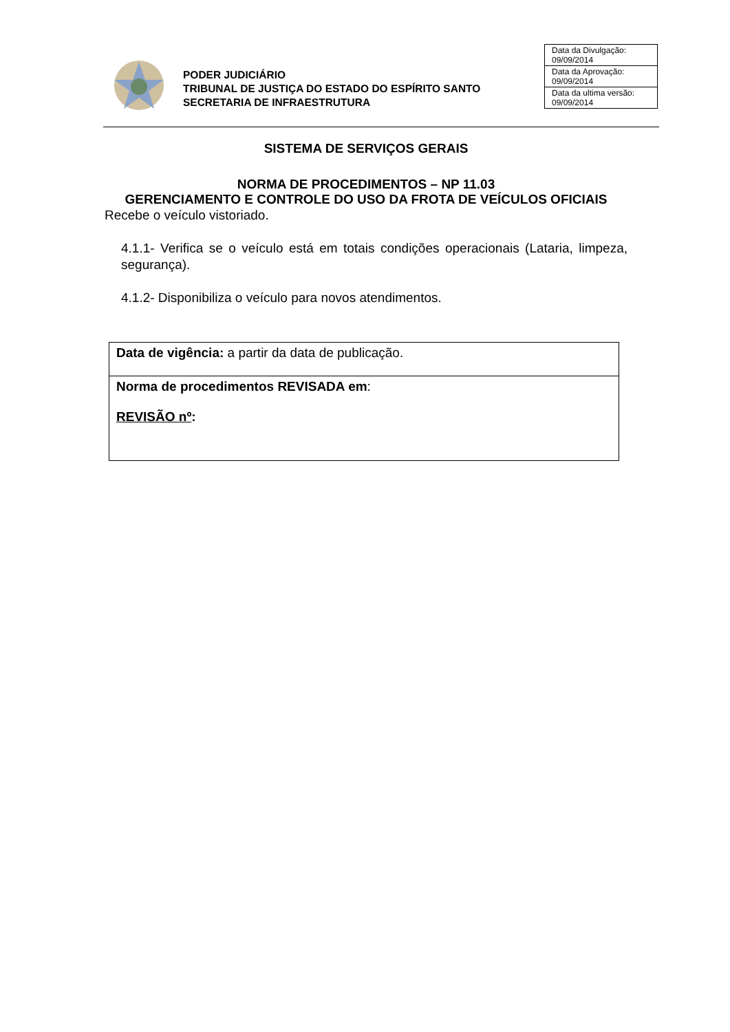PODER JUDICIÁRIO
TRIBUNAL DE JUSTIÇA DO ESTADO DO ESPÍRITO SANTO
SECRETARIA DE INFRAESTRUTURA
| Data da Divulgação: 09/09/2014 |
| Data da Aprovação: 09/09/2014 |
| Data da ultima versão: 09/09/2014 |
SISTEMA DE SERVIÇOS GERAIS
NORMA DE PROCEDIMENTOS – NP 11.03
GERENCIAMENTO E CONTROLE DO USO DA FROTA DE VEÍCULOS OFICIAIS
Recebe o veículo vistoriado.
4.1.1- Verifica se o veículo está em totais condições operacionais (Lataria, limpeza, segurança).
4.1.2- Disponibiliza o veículo para novos atendimentos.
| Data de vigência: a partir da data de publicação. |
| Norma de procedimentos REVISADA em : REVISÃO nº : |